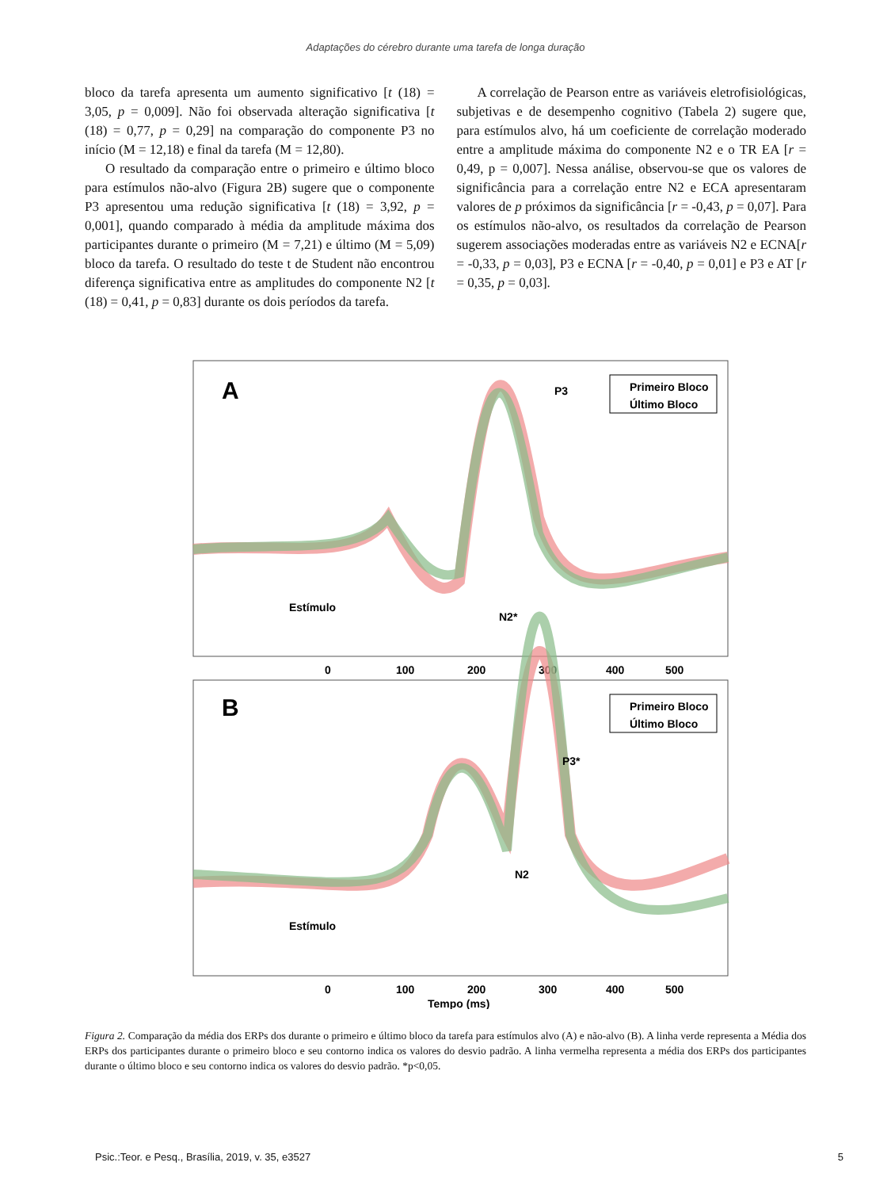Adaptações do cérebro durante uma tarefa de longa duração
bloco da tarefa apresenta um aumento significativo [t (18) = 3,05, p = 0,009]. Não foi observada alteração significativa [t (18) = 0,77, p = 0,29] na comparação do componente P3 no início (M = 12,18) e final da tarefa (M = 12,80).
O resultado da comparação entre o primeiro e último bloco para estímulos não-alvo (Figura 2B) sugere que o componente P3 apresentou uma redução significativa [t (18) = 3,92, p = 0,001], quando comparado à média da amplitude máxima dos participantes durante o primeiro (M = 7,21) e último (M = 5,09) bloco da tarefa. O resultado do teste t de Student não encontrou diferença significativa entre as amplitudes do componente N2 [t (18) = 0,41, p = 0,83] durante os dois períodos da tarefa.
A correlação de Pearson entre as variáveis eletrofisiológicas, subjetivas e de desempenho cognitivo (Tabela 2) sugere que, para estímulos alvo, há um coeficiente de correlação moderado entre a amplitude máxima do componente N2 e o TR EA [r = 0,49, p = 0,007]. Nessa análise, observou-se que os valores de significância para a correlação entre N2 e ECA apresentaram valores de p próximos da significância [r = -0,43, p = 0,07]. Para os estímulos não-alvo, os resultados da correlação de Pearson sugerem associações moderadas entre as variáveis N2 e ECNA[r = -0,33, p = 0,03], P3 e ECNA [r = -0,40, p = 0,01] e P3 e AT [r = 0,35, p = 0,03].
A
P3
N2*
Estímulo
0
100
200
300
400
500
Primeiro Bloco
Último Bloco
B
P3*
N2
Estímulo
0
100
200
300
400
500
Primeiro Bloco
Último Bloco
Tempo (ms)
Figura 2. Comparação da média dos ERPs dos durante o primeiro e último bloco da tarefa para estímulos alvo (A) e não-alvo (B). A linha verde representa a Média dos ERPs dos participantes durante o primeiro bloco e seu contorno indica os valores do desvio padrão. A linha vermelha representa a média dos ERPs dos participantes durante o último bloco e seu contorno indica os valores do desvio padrão. *p<0,05.
Psic.:Teor. e Pesq., Brasília, 2019, v. 35, e3527 5